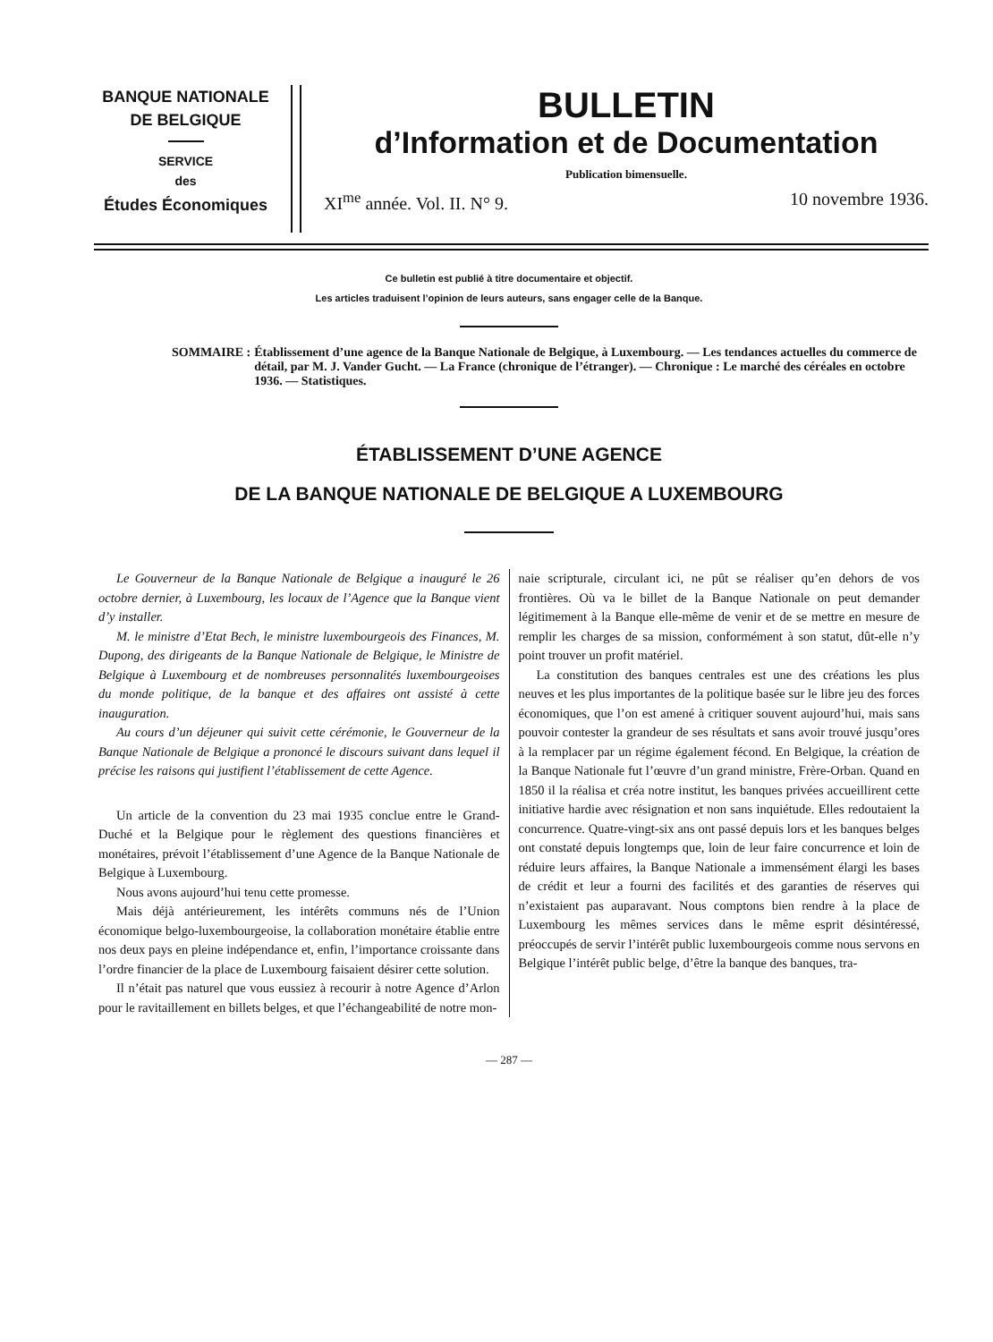BANQUE NATIONALE
DE BELGIQUE
SERVICE
des
Études Économiques
BULLETIN
d’Information et de Documentation
Publication bimensuelle.
XI<sup>me</sup> année. Vol. II. N° 9. 10 novembre 1936.
Ce bulletin est publié à titre documentaire et objectif.
Les articles traduisent l’opinion de leurs auteurs, sans engager celle de la Banque.
SOMMAIRE : Établissement d’une agence de la Banque Nationale de Belgique, à Luxembourg. — Les tendances actuelles du commerce de détail, par M. J. Vander Gucht. — La France (chronique de l’étranger). — Chronique : Le marché des céréales en octobre 1936. — Statistiques.
ÉTABLISSEMENT D’UNE AGENCE
DE LA BANQUE NATIONALE DE BELGIQUE A LUXEMBOURG
Le Gouverneur de la Banque Nationale de Belgique a inauguré le 26 octobre dernier, à Luxembourg, les locaux de l’Agence que la Banque vient d’y installer.
M. le ministre d’Etat Bech, le ministre luxembourgeois des Finances, M. Dupong, des dirigeants de la Banque Nationale de Belgique, le Ministre de Belgique à Luxembourg et de nombreuses personnalités luxembourgeoises du monde politique, de la banque et des affaires ont assisté à cette inauguration.
Au cours d’un déjeuner qui suivit cette cérémonie, le Gouverneur de la Banque Nationale de Belgique a prononcé le discours suivant dans lequel il précise les raisons qui justifient l’établissement de cette Agence.
Un article de la convention du 23 mai 1935 conclue entre le Grand-Duché et la Belgique pour le règlement des questions financières et monétaires, prévoit l’établissement d’une Agence de la Banque Nationale de Belgique à Luxembourg.
Nous avons aujourd’hui tenu cette promesse.
Mais déjà antérieurement, les intérêts communs nés de l’Union économique belgo-luxembourgeoise, la collaboration monétaire établie entre nos deux pays en pleine indépendance et, enfin, l’importance croissante dans l’ordre financier de la place de Luxembourg faisaient désirer cette solution.
Il n’était pas naturel que vous eussiez à recourir à notre Agence d’Arlon pour le ravitaillement en billets belges, et que l’échangeabilité de notre mon-
naie scripturale, circulant ici, ne pût se réaliser qu’en dehors de vos frontières. Où va le billet de la Banque Nationale on peut demander légitimement à la Banque elle-même de venir et de se mettre en mesure de remplir les charges de sa mission, conformément à son statut, dût-elle n’y point trouver un profit matériel.
La constitution des banques centrales est une des créations les plus neuves et les plus importantes de la politique basée sur le libre jeu des forces économiques, que l’on est amené à critiquer souvent aujourd’hui, mais sans pouvoir contester la grandeur de ses résultats et sans avoir trouvé jusqu’ores à la remplacer par un régime également fécond. En Belgique, la création de la Banque Nationale fut l’œuvre d’un grand ministre, Frère-Orban. Quand en 1850 il la réalisa et créa notre institut, les banques privées accueillirent cette initiative hardie avec résignation et non sans inquiétude. Elles redoutaient la concurrence. Quatre-vingt-six ans ont passé depuis lors et les banques belges ont constaté depuis longtemps que, loin de leur faire concurrence et loin de réduire leurs affaires, la Banque Nationale a immensément élargi les bases de crédit et leur a fourni des facilités et des garanties de réserves qui n’existaient pas auparavant. Nous comptons bien rendre à la place de Luxembourg les mêmes services dans le même esprit désintéressé, préoccupés de servir l’intérêt public luxembourgeois comme nous servons en Belgique l’intérêt public belge, d’être la banque des banques, tra-
— 287 —